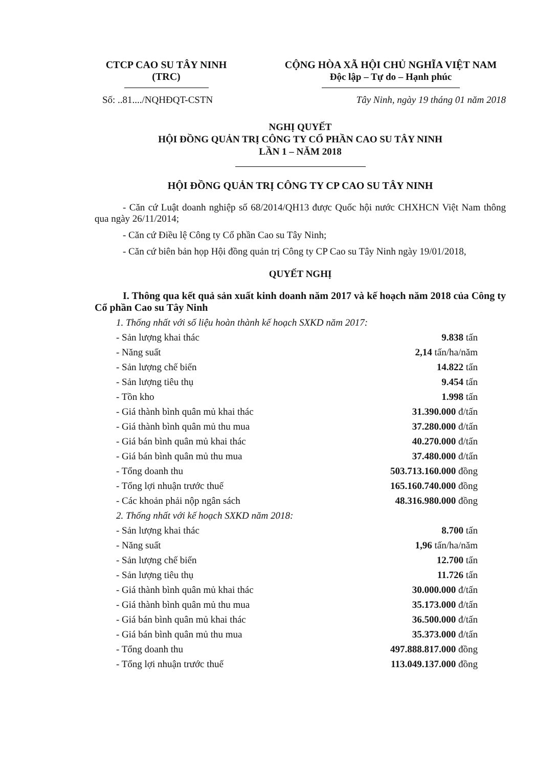CTCP CAO SU TÂY NINH
(TRC)
CỘNG HÒA XÃ HỘI CHỦ NGHĨA VIỆT NAM
Độc lập – Tự do – Hạnh phúc
Số: ..81..../NQHĐQT-CSTN Tây Ninh, ngày 19 tháng 01 năm 2018
NGHỊ QUYẾT
HỘI ĐỒNG QUẢN TRỊ CÔNG TY CỔ PHẦN CAO SU TÂY NINH
LẦN 1 – NĂM 2018
HỘI ĐỒNG QUẢN TRỊ CÔNG TY CP CAO SU TÂY NINH
- Căn cứ Luật doanh nghiệp số 68/2014/QH13 được Quốc hội nước CHXHCN Việt Nam thông qua ngày 26/11/2014;
- Căn cứ Điều lệ Công ty Cổ phần Cao su Tây Ninh;
- Căn cứ biên bản họp Hội đồng quản trị Công ty CP Cao su Tây Ninh ngày 19/01/2018,
QUYẾT NGHỊ
I. Thông qua kết quả sản xuất kinh doanh năm 2017 và kế hoạch năm 2018 của Công ty Cổ phần Cao su Tây Ninh
1. Thống nhất với số liệu hoàn thành kế hoạch SXKD năm 2017:
- Sản lượng khai thác 9.838 tấn
- Năng suất 2,14 tấn/ha/năm
- Sản lượng chế biến 14.822 tấn
- Sản lượng tiêu thụ 9.454 tấn
- Tồn kho 1.998 tấn
- Giá thành bình quân mủ khai thác 31.390.000 đ/tấn
- Giá thành bình quân mủ thu mua 37.280.000 đ/tấn
- Giá bán bình quân mủ khai thác 40.270.000 đ/tấn
- Giá bán bình quân mủ thu mua 37.480.000 đ/tấn
- Tổng doanh thu 503.713.160.000 đồng
- Tổng lợi nhuận trước thuế 165.160.740.000 đồng
- Các khoản phải nộp ngân sách 48.316.980.000 đồng
2. Thống nhất với kế hoạch SXKD năm 2018:
- Sản lượng khai thác 8.700 tấn
- Năng suất 1,96 tấn/ha/năm
- Sản lượng chế biến 12.700 tấn
- Sản lượng tiêu thụ 11.726 tấn
- Giá thành bình quân mủ khai thác 30.000.000 đ/tấn
- Giá thành bình quân mủ thu mua 35.173.000 đ/tấn
- Giá bán bình quân mủ khai thác 36.500.000 đ/tấn
- Giá bán bình quân mủ thu mua 35.373.000 đ/tấn
- Tổng doanh thu 497.888.817.000 đồng
- Tổng lợi nhuận trước thuế 113.049.137.000 đồng